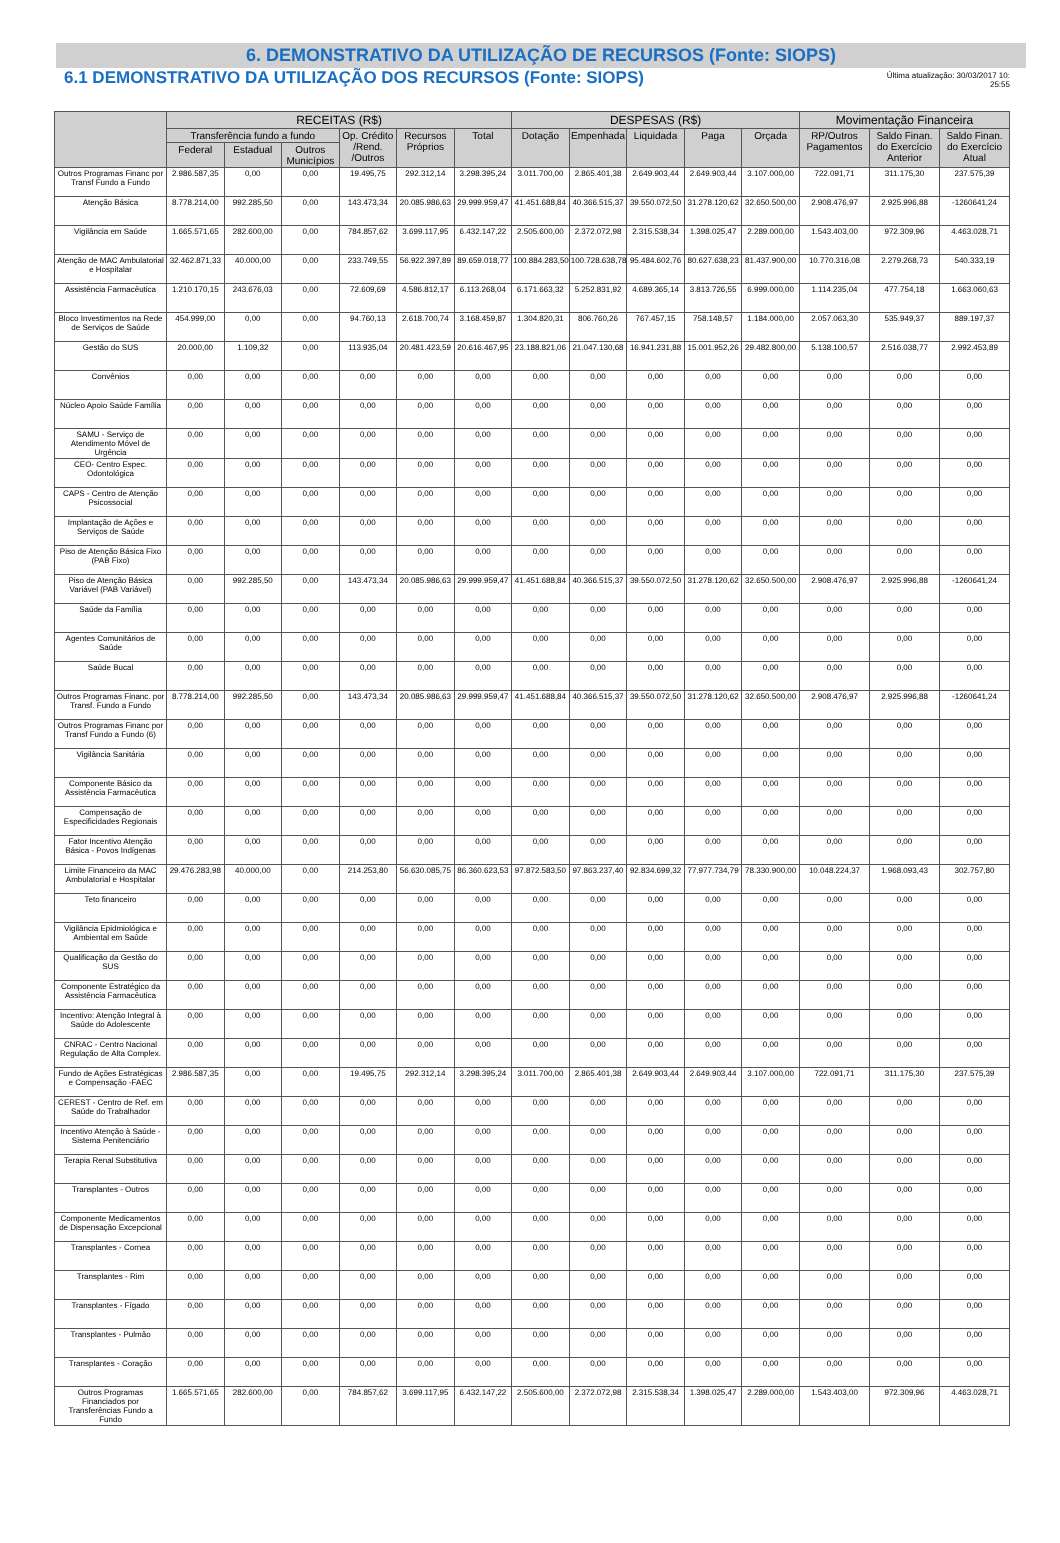6. DEMONSTRATIVO DA UTILIZAÇÃO DE RECURSOS (Fonte: SIOPS)
6.1 DEMONSTRATIVO DA UTILIZAÇÃO DOS RECURSOS (Fonte: SIOPS)
Última atualização: 30/03/2017 10:
25:55
| | RECEITAS (R$) | | | | | | DESPESAS (R$) | | | | | Movimentação Financeira | | |
| --- | --- | --- | --- | --- | --- | --- | --- | --- | --- | --- | --- | --- | --- | --- |
| | Transferência fundo a fundo | | | Op. Crédito /Rend. /Outros | Recursos Próprios | Total | Dotação | Empenhada | Liquidada | Paga | Orçada | RP/Outros Pagamentos | Saldo Finan. do Exercício Anterior | Saldo Finan. do Exercício Atual |
| | Federal | Estadual | Outros Municípios | | | | | | | | | | | |
| Outros Programas Financ por Transf Fundo a Fundo | 2.986.587,35 | 0,00 | 0,00 | 19.495,75 | 292.312,14 | 3.298.395,24 | 3.011.700,00 | 2.865.401,38 | 2.649.903,44 | 2.649.903,44 | 3.107.000,00 | 722.091,71 | 311.175,30 | 237.575,39 |
| Atenção Básica | 8.778.214,00 | 992.285,50 | 0,00 | 143.473,34 | 20.085.986,63 | 29.999.959,47 | 41.451.688,84 | 40.366.515,37 | 39.550.072,50 | 31.278.120,62 | 32.650.500,00 | 2.908.476,97 | 2.925.996,88 | -1260641,24 |
| Vigilância em Saúde | 1.665.571,65 | 282.600,00 | 0,00 | 784.857,62 | 3.699.117,95 | 6.432.147,22 | 2.505.600,00 | 2.372.072,98 | 2.315.538,34 | 1.398.025,47 | 2.289.000,00 | 1.543.403,00 | 972.309,96 | 4.463.028,71 |
| Atenção de MAC Ambulatorial e Hospitalar | 32.462.871,33 | 40.000,00 | 0,00 | 233.749,55 | 56.922.397,89 | 89.659.018,77 | 100.884.283,50 | 100.728.638,78 | 95.484.602,76 | 80.627.638,23 | 81.437.900,00 | 10.770.316,08 | 2.279.268,73 | 540.333,19 |
| Assistência Farmacêutica | 1.210.170,15 | 243.676,03 | 0,00 | 72.609,69 | 4.586.812,17 | 6.113.268,04 | 6.171.663,32 | 5.252.831,92 | 4.689.365,14 | 3.813.726,55 | 6.999.000,00 | 1.114.235,04 | 477.754,18 | 1.663.060,63 |
| Bloco Investimentos na Rede de Serviços de Saúde | 454.999,00 | 0,00 | 0,00 | 94.760,13 | 2.618.700,74 | 3.168.459,87 | 1.304.820,31 | 806.760,26 | 767.457,15 | 758.148,57 | 1.184.000,00 | 2.057.063,30 | 535.949,37 | 889.197,37 |
| Gestão do SUS | 20.000,00 | 1.109,32 | 0,00 | 113.935,04 | 20.481.423,59 | 20.616.467,95 | 23.188.821,06 | 21.047.130,68 | 16.941.231,88 | 15.001.952,26 | 29.482.800,00 | 5.138.100,57 | 2.516.038,77 | 2.992.453,89 |
| Convênios | 0,00 | 0,00 | 0,00 | 0,00 | 0,00 | 0,00 | 0,00 | 0,00 | 0,00 | 0,00 | 0,00 | 0,00 | 0,00 | 0,00 |
| Núcleo Apoio Saúde Família | 0,00 | 0,00 | 0,00 | 0,00 | 0,00 | 0,00 | 0,00 | 0,00 | 0,00 | 0,00 | 0,00 | 0,00 | 0,00 | 0,00 |
| SAMU - Serviço de Atendimento Móvel de Urgência | 0,00 | 0,00 | 0,00 | 0,00 | 0,00 | 0,00 | 0,00 | 0,00 | 0,00 | 0,00 | 0,00 | 0,00 | 0,00 | 0,00 |
| CEO- Centro Espec. Odontológica | 0,00 | 0,00 | 0,00 | 0,00 | 0,00 | 0,00 | 0,00 | 0,00 | 0,00 | 0,00 | 0,00 | 0,00 | 0,00 | 0,00 |
| CAPS - Centro de Atenção Psicossocial | 0,00 | 0,00 | 0,00 | 0,00 | 0,00 | 0,00 | 0,00 | 0,00 | 0,00 | 0,00 | 0,00 | 0,00 | 0,00 | 0,00 |
| Implantação de Ações e Serviços de Saúde | 0,00 | 0,00 | 0,00 | 0,00 | 0,00 | 0,00 | 0,00 | 0,00 | 0,00 | 0,00 | 0,00 | 0,00 | 0,00 | 0,00 |
| Piso de Atenção Básica Fixo (PAB Fixo) | 0,00 | 0,00 | 0,00 | 0,00 | 0,00 | 0,00 | 0,00 | 0,00 | 0,00 | 0,00 | 0,00 | 0,00 | 0,00 | 0,00 |
| Piso de Atenção Básica Variável (PAB Variável) | 0,00 | 992.285,50 | 0,00 | 143.473,34 | 20.085.986,63 | 29.999.959,47 | 41.451.688,84 | 40.366.515,37 | 39.550.072,50 | 31.278.120,62 | 32.650.500,00 | 2.908.476,97 | 2.925.996,88 | -1260641,24 |
| Saúde da Família | 0,00 | 0,00 | 0,00 | 0,00 | 0,00 | 0,00 | 0,00 | 0,00 | 0,00 | 0,00 | 0,00 | 0,00 | 0,00 | 0,00 |
| Agentes Comunitários de Saúde | 0,00 | 0,00 | 0,00 | 0,00 | 0,00 | 0,00 | 0,00 | 0,00 | 0,00 | 0,00 | 0,00 | 0,00 | 0,00 | 0,00 |
| Saúde Bucal | 0,00 | 0,00 | 0,00 | 0,00 | 0,00 | 0,00 | 0,00 | 0,00 | 0,00 | 0,00 | 0,00 | 0,00 | 0,00 | 0,00 |
| Outros Programas Financ. por Transf. Fundo a Fundo | 8.778.214,00 | 992.285,50 | 0,00 | 143.473,34 | 20.085.986,63 | 29.999.959,47 | 41.451.688,84 | 40.366.515,37 | 39.550.072,50 | 31.278.120,62 | 32.650.500,00 | 2.908.476,97 | 2.925.996,88 | -1260641,24 |
| Outros Programas Financ por Transf Fundo a Fundo (6) | 0,00 | 0,00 | 0,00 | 0,00 | 0,00 | 0,00 | 0,00 | 0,00 | 0,00 | 0,00 | 0,00 | 0,00 | 0,00 | 0,00 |
| Vigilância Sanitária | 0,00 | 0,00 | 0,00 | 0,00 | 0,00 | 0,00 | 0,00 | 0,00 | 0,00 | 0,00 | 0,00 | 0,00 | 0,00 | 0,00 |
| Componente Básico da Assistência Farmacêutica | 0,00 | 0,00 | 0,00 | 0,00 | 0,00 | 0,00 | 0,00 | 0,00 | 0,00 | 0,00 | 0,00 | 0,00 | 0,00 | 0,00 |
| Compensação de Especificidades Regionais | 0,00 | 0,00 | 0,00 | 0,00 | 0,00 | 0,00 | 0,00 | 0,00 | 0,00 | 0,00 | 0,00 | 0,00 | 0,00 | 0,00 |
| Fator Incentivo Atenção Básica - Povos Indígenas | 0,00 | 0,00 | 0,00 | 0,00 | 0,00 | 0,00 | 0,00 | 0,00 | 0,00 | 0,00 | 0,00 | 0,00 | 0,00 | 0,00 |
| Limite Financeiro da MAC Ambulatorial e Hospitalar | 29.476.283,98 | 40.000,00 | 0,00 | 214.253,80 | 56.630.085,75 | 86.360.623,53 | 97.872.583,50 | 97.863.237,40 | 92.834.699,32 | 77.977.734,79 | 78.330.900,00 | 10.048.224,37 | 1.968.093,43 | 302.757,80 |
| Teto financeiro | 0,00 | 0,00 | 0,00 | 0,00 | 0,00 | 0,00 | 0,00 | 0,00 | 0,00 | 0,00 | 0,00 | 0,00 | 0,00 | 0,00 |
| Vigilância Epidmiológica e Ambiental em Saúde | 0,00 | 0,00 | 0,00 | 0,00 | 0,00 | 0,00 | 0,00 | 0,00 | 0,00 | 0,00 | 0,00 | 0,00 | 0,00 | 0,00 |
| Qualificação da Gestão do SUS | 0,00 | 0,00 | 0,00 | 0,00 | 0,00 | 0,00 | 0,00 | 0,00 | 0,00 | 0,00 | 0,00 | 0,00 | 0,00 | 0,00 |
| Componente Estratégico da Assistência Farmacêutica | 0,00 | 0,00 | 0,00 | 0,00 | 0,00 | 0,00 | 0,00 | 0,00 | 0,00 | 0,00 | 0,00 | 0,00 | 0,00 | 0,00 |
| Incentivo: Atenção Integral à Saúde do Adolescente | 0,00 | 0,00 | 0,00 | 0,00 | 0,00 | 0,00 | 0,00 | 0,00 | 0,00 | 0,00 | 0,00 | 0,00 | 0,00 | 0,00 |
| CNRAC - Centro Nacional Regulação de Alta Complex. | 0,00 | 0,00 | 0,00 | 0,00 | 0,00 | 0,00 | 0,00 | 0,00 | 0,00 | 0,00 | 0,00 | 0,00 | 0,00 | 0,00 |
| Fundo de Ações Estratégicas e Compensação -FAEC | 2.986.587,35 | 0,00 | 0,00 | 19.495,75 | 292.312,14 | 3.298.395,24 | 3.011.700,00 | 2.865.401,38 | 2.649.903,44 | 2.649.903,44 | 3.107.000,00 | 722.091,71 | 311.175,30 | 237.575,39 |
| CEREST - Centro de Ref. em Saúde do Trabalhador | 0,00 | 0,00 | 0,00 | 0,00 | 0,00 | 0,00 | 0,00 | 0,00 | 0,00 | 0,00 | 0,00 | 0,00 | 0,00 | 0,00 |
| Incentivo Atenção à Saúde - Sistema Penitenciário | 0,00 | 0,00 | 0,00 | 0,00 | 0,00 | 0,00 | 0,00 | 0,00 | 0,00 | 0,00 | 0,00 | 0,00 | 0,00 | 0,00 |
| Terapia Renal Substitutiva | 0,00 | 0,00 | 0,00 | 0,00 | 0,00 | 0,00 | 0,00 | 0,00 | 0,00 | 0,00 | 0,00 | 0,00 | 0,00 | 0,00 |
| Transplantes - Outros | 0,00 | 0,00 | 0,00 | 0,00 | 0,00 | 0,00 | 0,00 | 0,00 | 0,00 | 0,00 | 0,00 | 0,00 | 0,00 | 0,00 |
| Componente Medicamentos de Dispensação Excepcional | 0,00 | 0,00 | 0,00 | 0,00 | 0,00 | 0,00 | 0,00 | 0,00 | 0,00 | 0,00 | 0,00 | 0,00 | 0,00 | 0,00 |
| Transplantes - Cornea | 0,00 | 0,00 | 0,00 | 0,00 | 0,00 | 0,00 | 0,00 | 0,00 | 0,00 | 0,00 | 0,00 | 0,00 | 0,00 | 0,00 |
| Transplantes - Rim | 0,00 | 0,00 | 0,00 | 0,00 | 0,00 | 0,00 | 0,00 | 0,00 | 0,00 | 0,00 | 0,00 | 0,00 | 0,00 | 0,00 |
| Transplantes - Fígado | 0,00 | 0,00 | 0,00 | 0,00 | 0,00 | 0,00 | 0,00 | 0,00 | 0,00 | 0,00 | 0,00 | 0,00 | 0,00 | 0,00 |
| Transplantes - Pulmão | 0,00 | 0,00 | 0,00 | 0,00 | 0,00 | 0,00 | 0,00 | 0,00 | 0,00 | 0,00 | 0,00 | 0,00 | 0,00 | 0,00 |
| Transplantes - Coração | 0,00 | 0,00 | 0,00 | 0,00 | 0,00 | 0,00 | 0,00 | 0,00 | 0,00 | 0,00 | 0,00 | 0,00 | 0,00 | 0,00 |
| Outros Programas Financiados por Transferências Fundo a Fundo | 1.665.571,65 | 282.600,00 | 0,00 | 784.857,62 | 3.699.117,95 | 6.432.147,22 | 2.505.600,00 | 2.372.072,98 | 2.315.538,34 | 1.398.025,47 | 2.289.000,00 | 1.543.403,00 | 972.309,96 | 4.463.028,71 |